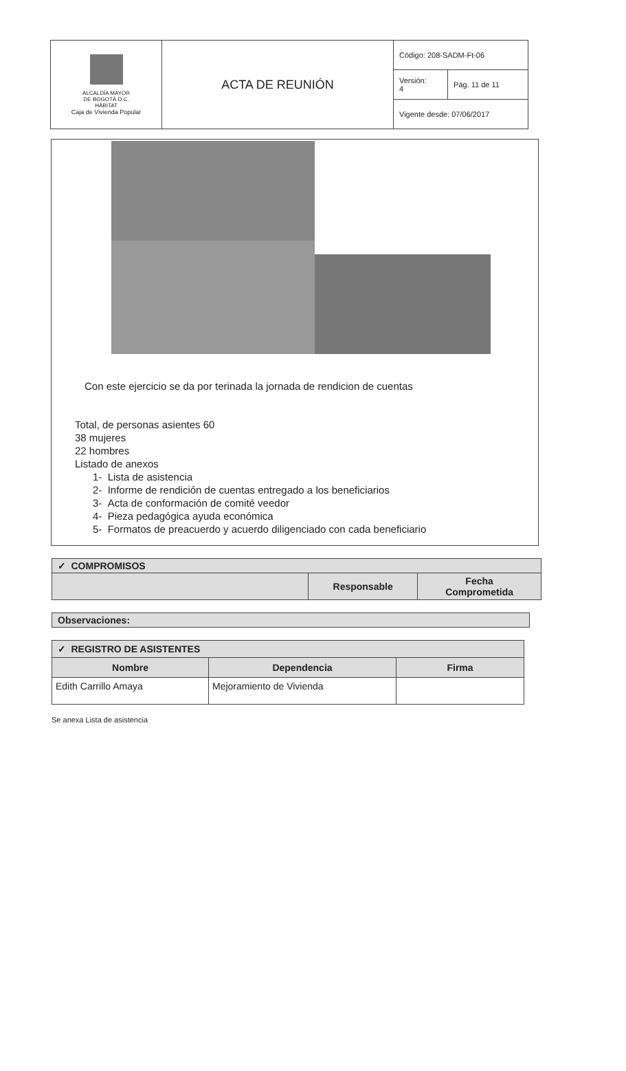| ALCALDÍA MAYOR DE BOGOTÁ D.C. HÁBITAT Caja de Vivienda Popular | ACTA DE REUNIÓN | Código: 208-SADM-Ft-06 | |
| | | Versión: 4 | Pág. 11 de 11 |
| | | Vigente desde: 07/06/2017 | |
Con este ejercicio se da por terinada la jornada de rendicion de cuentas
Total, de personas asientes 60
38 mujeres
22 hombres
Listado de anexos
1- Lista de asistencia
2- Informe de rendición de cuentas entregado a los beneficiarios
3- Acta de conformación de comité veedor
4- Pieza pedagógica ayuda económica
5- Formatos de preacuerdo y acuerdo diligenciado con cada beneficiario
| ✓ COMPROMISOS | | |
| | Responsable | Fecha Comprometida |
| Observaciones: |
| ✓ REGISTRO DE ASISTENTES | | |
| Nombre | Dependencia | Firma |
| Edith Carrillo Amaya | Mejoramiento de Vivienda | |
Se anexa Lista de asistencia